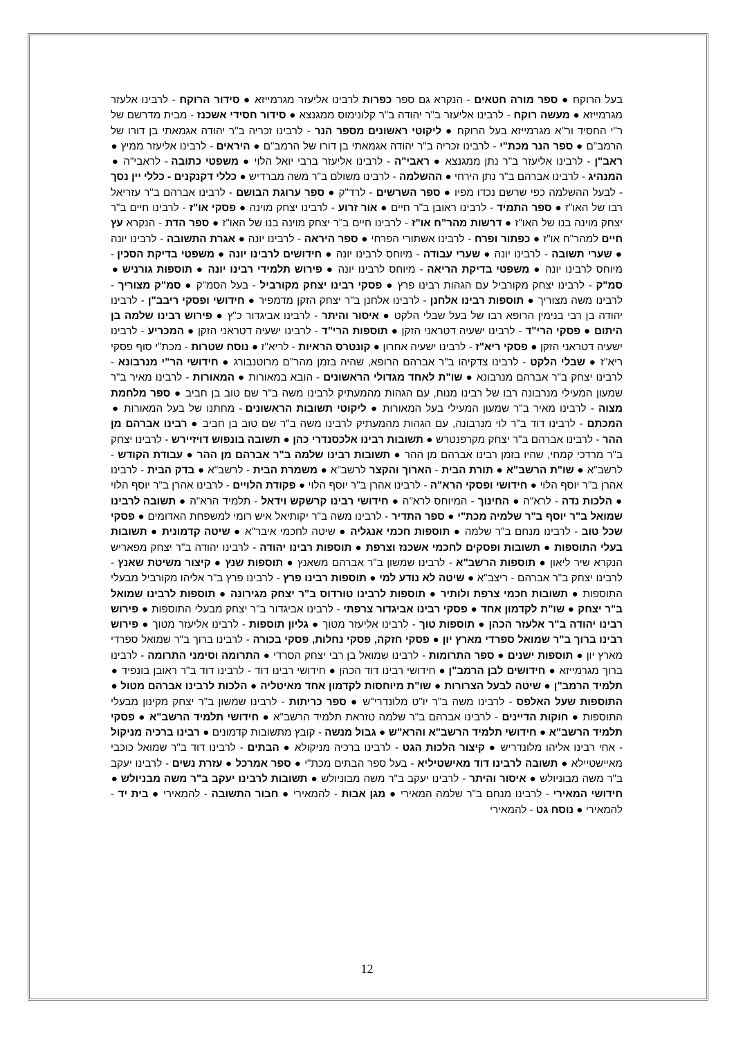בעל הרוקח ● ספר מורה חטאים - הנקרא גם ספר כפרות לרבינו אליעזר מגרמייזא ● סידור הרוקח - לרבינו אלעזר מגרמייזא ● מעשה רוקח - לרבינו אליעזר ב"ר יהודה ב"ר קלונימוס ממגנצא ● סידור חסידי אשכנז - מבית מדרשם של ר"י החסיד ור"א מגרמייזא בעל הרוקח ● ליקוטי ראשונים מספר הנר - לרבינו זכריה ב"ר יהודה אגמאתי בן דורו של הרמב"ם ● ספר הנר מכת"י - לרבינו זכריה ב"ר יהודה אגמאתי בן דורו של הרמב"ם ● היראים - לרבינו אליעזר ממיץ ● ראב"ן - לרבינו אליעזר ב"ר נתן ממגנצא ● ראבי"ה - לרבינו אליעזר ברבי יואל הלוי ● משפטי כתובה - לראבי"ה ● המנהיג - לרבינו אברהם ב"ר נתן הירחי ● ההשלמה - לרבינו משולם ב"ר משה מברדיש ● כללי דקנקנים - כללי יין נסך - לבעל ההשלמה כפי שרשם נכדו מפיו ● ספר השרשים - לרד"ק ● ספר ערוגת הבושם - לרבינו אברהם ב"ר עזריאל רבו של האו"ז ● ספר התמיד - לרבינו ראובן ב"ר חיים ● אור זרוע - לרבינו יצחק מוינה ● פסקי או"ז - לרבינו חיים ב"ר יצחק מוינה בנו של האו"ז ● דרשות מהר"ח או"ז - לרבינו חיים ב"ר יצחק מוינה בנו של האו"ז ● ספר הדת - הנקרא עץ חיים למהר"ח או"ז ● כפתור ופרח - לרבינו אשתורי הפרחי ● ספר היראה - לרבינו יונה ● אגרת התשובה - לרבינו יונה ● שערי תשובה - לרבינו יונה ● שערי עבודה - מיוחס לרבינו יונה ● חידושים לרבינו יונה ● משפטי בדיקת הסכין - מיוחס לרבינו יונה ● משפטי בדיקת הריאה - מיוחס לרבינו יונה ● פירוש תלמידי רבינו יונה ● תוספות גורניש ● סמ"ק - לרבינו יצחק מקורביל עם הגהות רבינו פרץ ● פסקי רבינו יצחק מקורביל - בעל הסמ"ק ● סמ"ק מצוריך - לרבינו משה מצוריך ● תוספות רבינו אלחנן - לרבינו אלחנן ב"ר יצחק הזקן מדמפיר ● חידושי ופסקי ריבב"ן - לרבינו יהודה בן רבי בנימין הרופא רבו של בעל שבלי הלקט ● איסור והיתר - לרבינו אביגדור כ"ץ ● פירוש רבינו שלמה בן היתום ● פסקי הרי"ד - לרבינו ישעיה דטראני הזקן ● תוספות הרי"ד - לרבינו ישעיה דטראני הזקן ● המכריע - לרבינו ישעיה דטראני הזקן ● פסקי ריא"ז - לרבינו ישעיה אחרון ● קונטרס הראיות - לריא"ז ● נוסח שטרות - מכת"י סוף פסקי ריא"ז ● שבלי הלקט - לרבינו צדקיהו ב"ר אברהם הרופא, שהיה בזמן מהר"ם מרוטנבורג ● חידושי הר"י מנרבונא - לרבינו יצחק ב"ר אברהם מנרבונא ● שו"ת לאחד מגדולי הראשונים - הובא במאורות ● המאורות - לרבינו מאיר ב"ר שמעון המעילי מנרבונה רבו של רבינו מנוח, עם הגהות מהמעתיק לרבינו משה ב"ר שם טוב בן חביב ● ספר מלחמת מצוה - לרבינו מאיר ב"ר שמעון המעילי בעל המאורות ● ליקוטי תשובות הראשונים - מחתנו של בעל המאורות ● המכתם - לרבינו דוד ב"ר לוי מנרבונה, עם הגהות מהמעתיק לרבינו משה ב"ר שם טוב בן חביב ● רבינו אברהם מן ההר - לרבינו אברהם ב"ר יצחק מקרפנטרש ● תשובות רבינו אלכסנדרי כהן ● תשובה בונפוש דויזיירש - לרבינו יצחק ב"ר מרדכי קמחי, שהיו בזמן רבינו אברהם מן ההר ● תשובות רבינו שלמה ב"ר אברהם מן ההר ● עבודת הקודש - לרשב"א ● שו"ת הרשב"א ● תורת הבית - הארוך והקצר לרשב"א ● משמרת הבית - לרשב"א ● בדק הבית - לרבינו אהרן ב"ר יוסף הלוי ● חידושי ופסקי הרא"ה - לרבינו אהרן ב"ר יוסף הלוי ● פקודת הלויים - לרבינו אהרן ב"ר יוסף הלוי ● הלכות נדה - לרא"ה ● החינוך - המיוחס לרא"ה ● חידושי רבינו קרשקש וידאל - תלמיד הרא"ה ● תשובה לרבינו שמואל ב"ר יוסף ב"ר שלמיה מכת"י ● ספר התדיר - לרבינו משה ב"ר יקותיאל איש רומי למשפחת האדומים ● פסקי שכל טוב - לרבינו מנחם ב"ר שלמה ● תוספות חכמי אנגליה ● שיטה לחכמי איבר"א ● שיטה קדמונית ● תשובות בעלי התוספות ● תשובות ופסקים לחכמי אשכנז וצרפת ● תוספות רבינו יהודה - לרבינו יהודה ב"ר יצחק מפאריש הנקרא שיר ליאון ● תוספות הרשב"א - לרבינו שמשון ב"ר אברהם משאנץ ● תוספות שנץ ● קיצור משיטת שאנץ - לרבינו יצחק ב"ר אברהם - ריצב"א ● שיטה לא נודע למי ● תוספות רבינו פרץ - לרבינו פרץ ב"ר אליהו מקורביל מבעלי התוספות ● תשובות חכמי צרפת ולותיר ● תוספות לרבינו טורדוס ב"ר יצחק מגירונה ● תוספות לרבינו שמואל ב"ר יצחק ● שו"ת לקדמון אחד ● פסקי רבינו אביגדור צרפתי - לרבינו אביגדור ב"ר יצחק מבעלי התוספות ● פירוש רבינו יהודה ב"ר אלעזר הכהן ● תוספות טוך - לרבינו אליעזר מטוך ● גליון תוספות - לרבינו אליעזר מטוך ● פירוש רבינו ברוך ב"ר שמואל ספרדי מארץ יון ● פסקי חזקה, פסקי נחלות, פסקי בכורה - לרבינו ברוך ב"ר שמואל ספרדי מארץ יון ● תוספות ישנים ● ספר התרומות - לרבינו שמואל בן רבי יצחק הסרדי ● התרומה וסימני התרומה - לרבינו ברוך מגרמייזא ● חידושים לבן הרמב"ן ● חידושי רבינו דוד הכהן ● חידושי רבינו דוד - לרבינו דוד ב"ר ראובן בונפיד ● תלמיד הרמב"ן ● שיטה לבעל הצרורות ● שו"ת מיוחסות לקדמון אחד מאיטליה ● הלכות לרבינו אברהם מטול ● התוספות שעל האלפס - לרבינו משה ב"ר יו"ט מלונדרי"ש ● ספר כריתות - לרבינו שמשון ב"ר יצחק מקינון מבעלי התוספות ● חוקות הדיינים - לרבינו אברהם ב"ר שלמה טזראת תלמיד הרשב"א ● חידושי תלמיד הרשב"א ● פסקי תלמיד הרשב"א ● חידושי תלמיד הרשב"א והרא"ש ● גבול מנשה - קובץ מתשובות קדמונים ● רבינו ברכיה מניקול - אחי רבינו אליהו מלונדריש ● קיצור הלכות הגט - לרבינו ברכיה מניקולא ● הבתים - לרבינו דוד ב"ר שמואל כוכבי מאיישטיילא ● תשובה לרבינו דוד מאישטיליא - בעל ספר הבתים מכת"י ● ספר אמרכל ● עזרת נשים - לרבינו יעקב ב"ר משה מבוניולש ● איסור והיתר - לרבינו יעקב ב"ר משה מבוניולש ● תשובות לרבינו יעקב ב"ר משה מבניולש ● חידושי המאירי - לרבינו מנחם ב"ר שלמה המאירי ● מגן אבות - להמאירי ● חבור התשובה - להמאירי ● בית יד - להמאירי ● נוסח גט - להמאירי
12